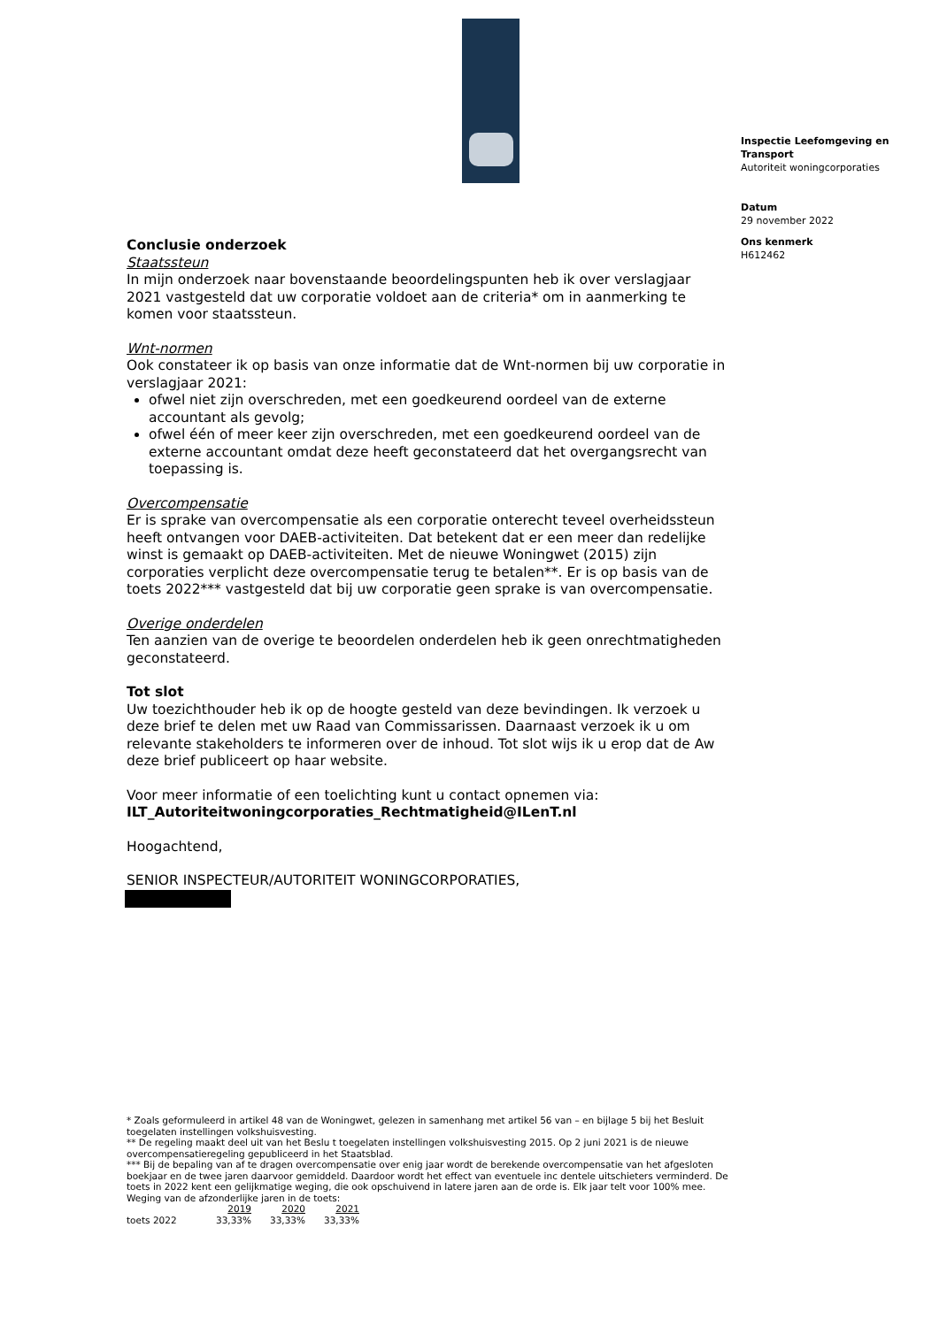Inspectie Leefomgeving en Transport
Autoriteit woningcorporaties
Datum
29 november 2022
Ons kenmerk
H612462
Conclusie onderzoek
Staatssteun
In mijn onderzoek naar bovenstaande beoordelingspunten heb ik over verslagjaar 2021 vastgesteld dat uw corporatie voldoet aan de criteria* om in aanmerking te komen voor staatssteun.
Wnt-normen
Ook constateer ik op basis van onze informatie dat de Wnt-normen bij uw corporatie in verslagjaar 2021:
ofwel niet zijn overschreden, met een goedkeurend oordeel van de externe accountant als gevolg;
ofwel één of meer keer zijn overschreden, met een goedkeurend oordeel van de externe accountant omdat deze heeft geconstateerd dat het overgangsrecht van toepassing is.
Overcompensatie
Er is sprake van overcompensatie als een corporatie onterecht teveel overheidssteun heeft ontvangen voor DAEB-activiteiten. Dat betekent dat er een meer dan redelijke winst is gemaakt op DAEB-activiteiten. Met de nieuwe Woningwet (2015) zijn corporaties verplicht deze overcompensatie terug te betalen**. Er is op basis van de toets 2022*** vastgesteld dat bij uw corporatie geen sprake is van overcompensatie.
Overige onderdelen
Ten aanzien van de overige te beoordelen onderdelen heb ik geen onrechtmatigheden geconstateerd.
Tot slot
Uw toezichthouder heb ik op de hoogte gesteld van deze bevindingen. Ik verzoek u deze brief te delen met uw Raad van Commissarissen. Daarnaast verzoek ik u om relevante stakeholders te informeren over de inhoud. Tot slot wijs ik u erop dat de Aw deze brief publiceert op haar website.
Voor meer informatie of een toelichting kunt u contact opnemen via:
ILT_Autoriteitwoningcorporaties_Rechtmatigheid@ILenT.nl
Hoogachtend,
SENIOR INSPECTEUR/AUTORITEIT WONINGCORPORATIES,
* Zoals geformuleerd in artikel 48 van de Woningwet, gelezen in samenhang met artikel 56 van – en bijlage 5 bij het Besluit toegelaten instellingen volkshuisvesting.
** De regeling maakt deel uit van het Beslu t toegelaten instellingen volkshuisvesting 2015. Op 2 juni 2021 is de nieuwe overcompensatieregeling gepubliceerd in het Staatsblad.
*** Bij de bepaling van af te dragen overcompensatie over enig jaar wordt de berekende overcompensatie van het afgesloten boekjaar en de twee jaren daarvoor gemiddeld. Daardoor wordt het effect van eventuele inc dentele uitschieters verminderd. De toets in 2022 kent een gelijkmatige weging, die ook opschuivend in latere jaren aan de orde is. Elk jaar telt voor 100% mee. Weging van de afzonderlijke jaren in de toets:
| | 2019 | 2020 | 2021 |
| toets 2022 | 33,33% | 33,33% | 33,33% |